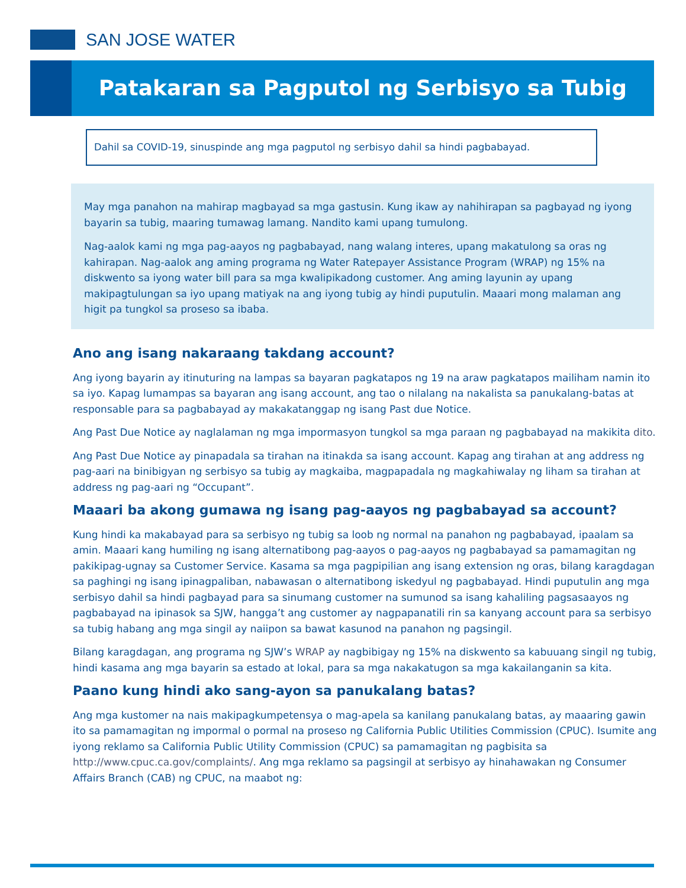SAN JOSE WATER
Patakaran sa Pagputol ng Serbisyo sa Tubig
Dahil sa COVID-19, sinuspinde ang mga pagputol ng serbisyo dahil sa hindi pagbabayad.
May mga panahon na mahirap magbayad sa mga gastusin. Kung ikaw ay nahihirapan sa pagbayad ng iyong bayarin sa tubig, maaring tumawag lamang. Nandito kami upang tumulong.
Nag-aalok kami ng mga pag-aayos ng pagbabayad, nang walang interes, upang makatulong sa oras ng kahirapan. Nag-aalok ang aming programa ng Water Ratepayer Assistance Program (WRAP) ng 15% na diskwento sa iyong water bill para sa mga kwalipikadong customer. Ang aming layunin ay upang makipagtulungan sa iyo upang matiyak na ang iyong tubig ay hindi puputulin. Maaari mong malaman ang higit pa tungkol sa proseso sa ibaba.
Ano ang isang nakaraang takdang account?
Ang iyong bayarin ay itinuturing na lampas sa bayaran pagkatapos ng 19 na araw pagkatapos mailiham namin ito sa iyo. Kapag lumampas sa bayaran ang isang account, ang tao o nilalang na nakalista sa panukalang-batas at responsable para sa pagbabayad ay makakatanggap ng isang Past due Notice.
Ang Past Due Notice ay naglalaman ng mga impormasyon tungkol sa mga paraan ng pagbabayad na makikita dito.
Ang Past Due Notice ay pinapadala sa tirahan na itinakda sa isang account. Kapag ang tirahan at ang address ng pag-aari na binibigyan ng serbisyo sa tubig ay magkaiba, magpapadala ng magkahiwalay ng liham sa tirahan at address ng pag-aari ng “Occupant”.
Maaari ba akong gumawa ng isang pag-aayos ng pagbabayad sa account?
Kung hindi ka makabayad para sa serbisyo ng tubig sa loob ng normal na panahon ng pagbabayad, ipaalam sa amin. Maaari kang humiling ng isang alternatibong pag-aayos o pag-aayos ng pagbabayad sa pamamagitan ng pakikipag-ugnay sa Customer Service. Kasama sa mga pagpipilian ang isang extension ng oras, bilang karagdagan sa paghingi ng isang ipinagpaliban, nabawasan o alternatibong iskedyul ng pagbabayad. Hindi puputulin ang mga serbisyo dahil sa hindi pagbayad para sa sinumang customer na sumunod sa isang kahaliling pagsasaayos ng pagbabayad na ipinasok sa SJW, hangga’t ang customer ay nagpapanatili rin sa kanyang account para sa serbisyo sa tubig habang ang mga singil ay naiipon sa bawat kasunod na panahon ng pagsingil.
Bilang karagdagan, ang programa ng SJW’s WRAP ay nagbibigay ng 15% na diskwento sa kabuuang singil ng tubig, hindi kasama ang mga bayarin sa estado at lokal, para sa mga nakakatugon sa mga kakailanganin sa kita.
Paano kung hindi ako sang-ayon sa panukalang batas?
Ang mga kustomer na nais makipagkumpetensya o mag-apela sa kanilang panukalang batas, ay maaaring gawin ito sa pamamagitan ng impormal o pormal na proseso ng California Public Utilities Commission (CPUC). Isumite ang iyong reklamo sa California Public Utility Commission (CPUC) sa pamamagitan ng pagbisita sa http://www.cpuc.ca.gov/complaints/. Ang mga reklamo sa pagsingil at serbisyo ay hinahawakan ng Consumer Affairs Branch (CAB) ng CPUC, na maabot ng: